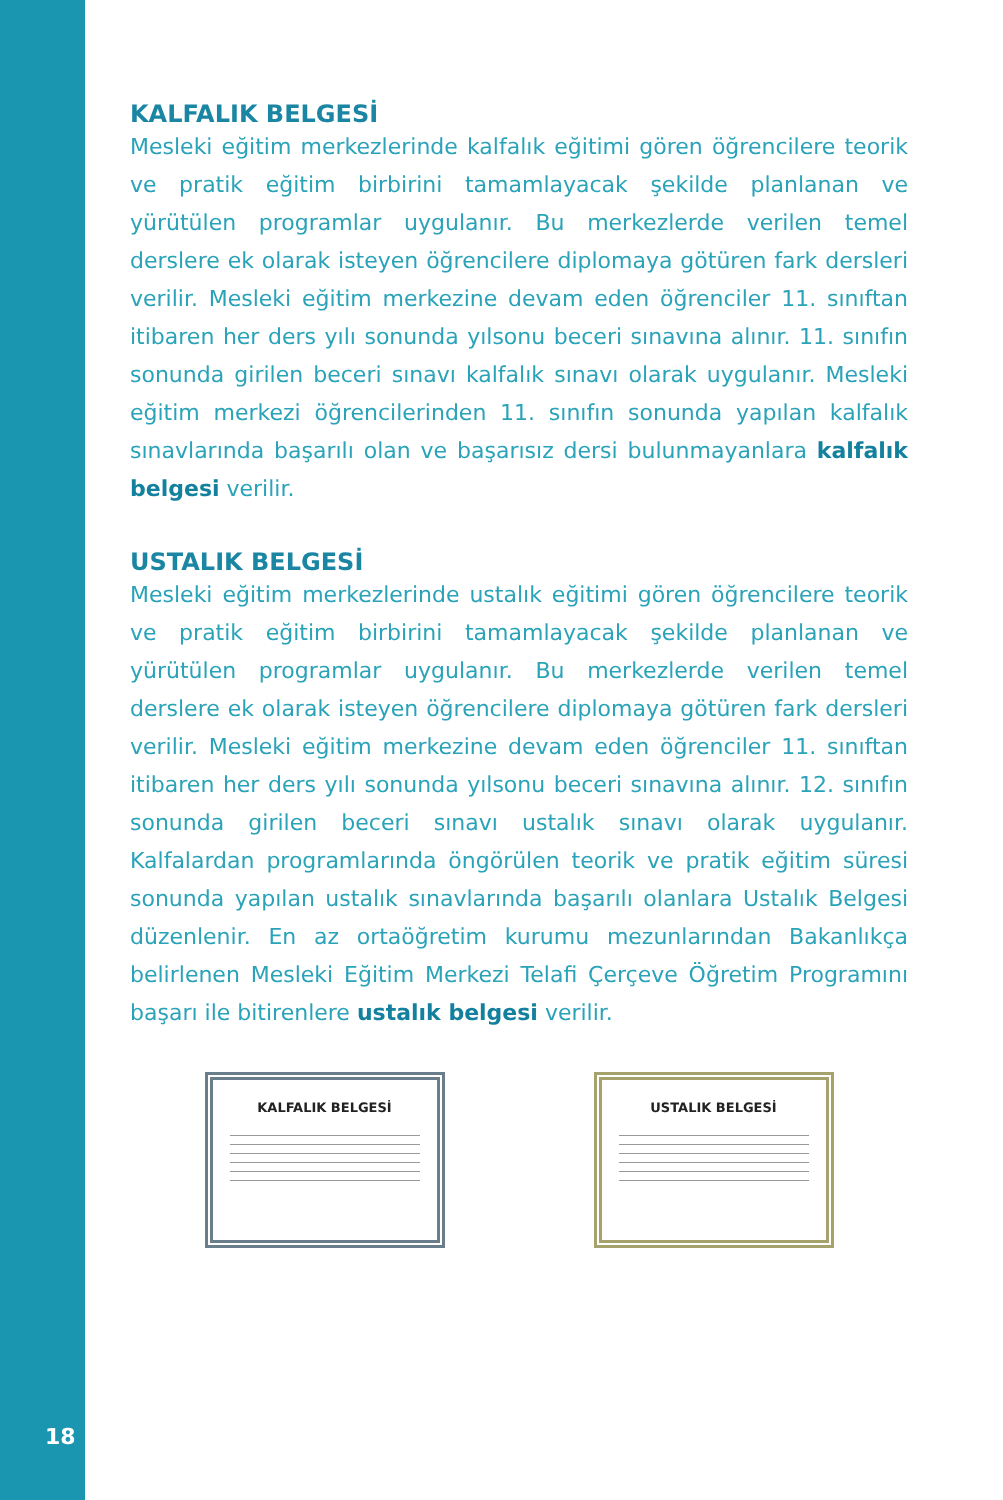KALFALIK BELGESİ
Mesleki eğitim merkezlerinde kalfalık eğitimi gören öğrencilere teorik ve pratik eğitim birbirini tamamlayacak şekilde planlanan ve yürütülen programlar uygulanır. Bu merkezlerde verilen temel derslere ek olarak isteyen öğrencilere diplomaya götüren fark dersleri verilir. Mesleki eğitim merkezine devam eden öğrenciler 11. sınıftan itibaren her ders yılı sonunda yılsonu beceri sınavına alınır. 11. sınıfın sonunda girilen beceri sınavı kalfalık sınavı olarak uygulanır. Mesleki eğitim merkezi öğrencilerinden 11. sınıfın sonunda yapılan kalfalık sınavlarında başarılı olan ve başarısız dersi bulunmayanlara kalfalık belgesi verilir.
USTALIK BELGESİ
Mesleki eğitim merkezlerinde ustalık eğitimi gören öğrencilere teorik ve pratik eğitim birbirini tamamlayacak şekilde planlanan ve yürütülen programlar uygulanır. Bu merkezlerde verilen temel derslere ek olarak isteyen öğrencilere diplomaya götüren fark dersleri verilir. Mesleki eğitim merkezine devam eden öğrenciler 11. sınıftan itibaren her ders yılı sonunda yılsonu beceri sınavına alınır. 12. sınıfın sonunda girilen beceri sınavı ustalık sınavı olarak uygulanır. Kalfalardan programlarında öngörülen teorik ve pratik eğitim süresi sonunda yapılan ustalık sınavlarında başarılı olanlara Ustalık Belgesi düzenlenir. En az ortaöğretim kurumu mezunlarından Bakanlıkça belirlenen Mesleki Eğitim Merkezi Telafi Çerçeve Öğretim Programını başarı ile bitirenlere ustalık belgesi verilir.
KALFALIK BELGESİ USTALIK BELGESİ
18